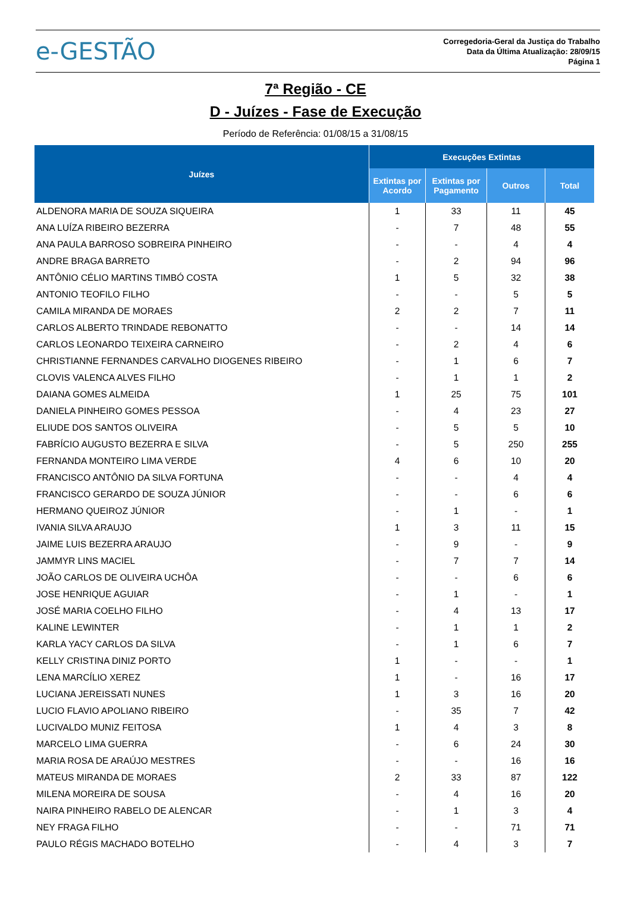e-GESTÃO
Corregedoria-Geral da Justiça do Trabalho
Data da Última Atualização: 28/09/15
Página 1
7ª Região - CE
D - Juízes - Fase de Execução
Período de Referência: 01/08/15 a 31/08/15
| Juízes | Execuções Extintas | | | |
| --- | --- | --- | --- | --- |
| | Extintas por Acordo | Extintas por Pagamento | Outros | Total |
| ALDENORA MARIA DE SOUZA SIQUEIRA | 1 | 33 | 11 | 45 |
| ANA LUÍZA RIBEIRO BEZERRA | - | 7 | 48 | 55 |
| ANA PAULA BARROSO SOBREIRA PINHEIRO | - | - | 4 | 4 |
| ANDRE BRAGA BARRETO | - | 2 | 94 | 96 |
| ANTÔNIO CÉLIO MARTINS TIMBÓ COSTA | 1 | 5 | 32 | 38 |
| ANTONIO TEOFILO FILHO | - | - | 5 | 5 |
| CAMILA MIRANDA DE MORAES | 2 | 2 | 7 | 11 |
| CARLOS ALBERTO TRINDADE REBONATTO | - | - | 14 | 14 |
| CARLOS LEONARDO TEIXEIRA CARNEIRO | - | 2 | 4 | 6 |
| CHRISTIANNE FERNANDES CARVALHO DIOGENES RIBEIRO | - | 1 | 6 | 7 |
| CLOVIS VALENCA ALVES FILHO | - | 1 | 1 | 2 |
| DAIANA GOMES ALMEIDA | 1 | 25 | 75 | 101 |
| DANIELA PINHEIRO GOMES PESSOA | - | 4 | 23 | 27 |
| ELIUDE DOS SANTOS OLIVEIRA | - | 5 | 5 | 10 |
| FABRÍCIO AUGUSTO BEZERRA E SILVA | - | 5 | 250 | 255 |
| FERNANDA MONTEIRO LIMA VERDE | 4 | 6 | 10 | 20 |
| FRANCISCO ANTÔNIO DA SILVA FORTUNA | - | - | 4 | 4 |
| FRANCISCO GERARDO DE SOUZA JÚNIOR | - | - | 6 | 6 |
| HERMANO QUEIROZ JÚNIOR | - | 1 | - | 1 |
| IVANIA SILVA ARAUJO | 1 | 3 | 11 | 15 |
| JAIME LUIS BEZERRA ARAUJO | - | 9 | - | 9 |
| JAMMYR LINS MACIEL | - | 7 | 7 | 14 |
| JOÃO CARLOS DE OLIVEIRA UCHÔA | - | - | 6 | 6 |
| JOSE HENRIQUE AGUIAR | - | 1 | - | 1 |
| JOSÉ MARIA COELHO FILHO | - | 4 | 13 | 17 |
| KALINE LEWINTER | - | 1 | 1 | 2 |
| KARLA YACY CARLOS DA SILVA | - | 1 | 6 | 7 |
| KELLY CRISTINA DINIZ PORTO | 1 | - | - | 1 |
| LENA MARCÍLIO XEREZ | 1 | - | 16 | 17 |
| LUCIANA JEREISSATI NUNES | 1 | 3 | 16 | 20 |
| LUCIO FLAVIO APOLIANO RIBEIRO | - | 35 | 7 | 42 |
| LUCIVALDO MUNIZ FEITOSA | 1 | 4 | 3 | 8 |
| MARCELO LIMA GUERRA | - | 6 | 24 | 30 |
| MARIA ROSA DE ARAÚJO MESTRES | - | - | 16 | 16 |
| MATEUS MIRANDA DE MORAES | 2 | 33 | 87 | 122 |
| MILENA MOREIRA DE SOUSA | - | 4 | 16 | 20 |
| NAIRA PINHEIRO RABELO DE ALENCAR | - | 1 | 3 | 4 |
| NEY FRAGA FILHO | - | - | 71 | 71 |
| PAULO RÉGIS MACHADO BOTELHO | - | 4 | 3 | 7 |